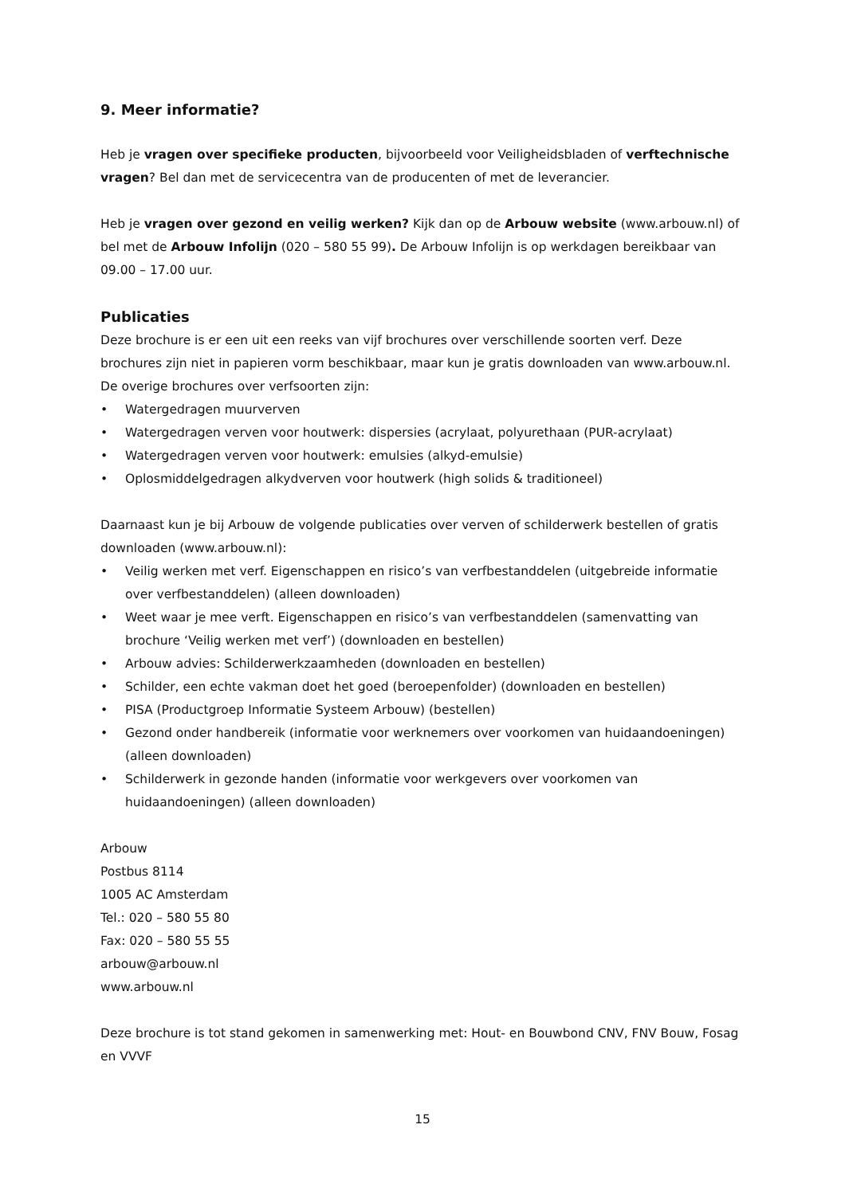9. Meer informatie?
Heb je vragen over specifieke producten, bijvoorbeeld voor Veiligheidsbladen of verftechnische vragen? Bel dan met de servicecentra van de producenten of met de leverancier.
Heb je vragen over gezond en veilig werken? Kijk dan op de Arbouw website (www.arbouw.nl) of bel met de Arbouw Infolijn (020 – 580 55 99). De Arbouw Infolijn is op werkdagen bereikbaar van 09.00 – 17.00 uur.
Publicaties
Deze brochure is er een uit een reeks van vijf brochures over verschillende soorten verf. Deze brochures zijn niet in papieren vorm beschikbaar, maar kun je gratis downloaden van www.arbouw.nl. De overige brochures over verfsoorten zijn:
• Watergedragen muurverven
• Watergedragen verven voor houtwerk: dispersies (acrylaat, polyurethaan (PUR-acrylaat)
• Watergedragen verven voor houtwerk: emulsies (alkyd-emulsie)
• Oplosmiddelgedragen alkydverven voor houtwerk (high solids & traditioneel)
Daarnaast kun je bij Arbouw de volgende publicaties over verven of schilderwerk bestellen of gratis downloaden (www.arbouw.nl):
• Veilig werken met verf. Eigenschappen en risico’s van verfbestanddelen (uitgebreide informatie over verfbestanddelen) (alleen downloaden)
• Weet waar je mee verft. Eigenschappen en risico’s van verfbestanddelen (samenvatting van brochure ‘Veilig werken met verf’) (downloaden en bestellen)
• Arbouw advies: Schilderwerkzaamheden (downloaden en bestellen)
• Schilder, een echte vakman doet het goed (beroepenfolder) (downloaden en bestellen)
• PISA (Productgroep Informatie Systeem Arbouw) (bestellen)
• Gezond onder handbereik (informatie voor werknemers over voorkomen van huidaandoeningen) (alleen downloaden)
• Schilderwerk in gezonde handen (informatie voor werkgevers over voorkomen van huidaandoeningen) (alleen downloaden)
Arbouw
Postbus 8114
1005 AC Amsterdam
Tel.: 020 – 580 55 80
Fax: 020 – 580 55 55
arbouw@arbouw.nl
www.arbouw.nl
Deze brochure is tot stand gekomen in samenwerking met: Hout- en Bouwbond CNV, FNV Bouw, Fosag en VVVF
15